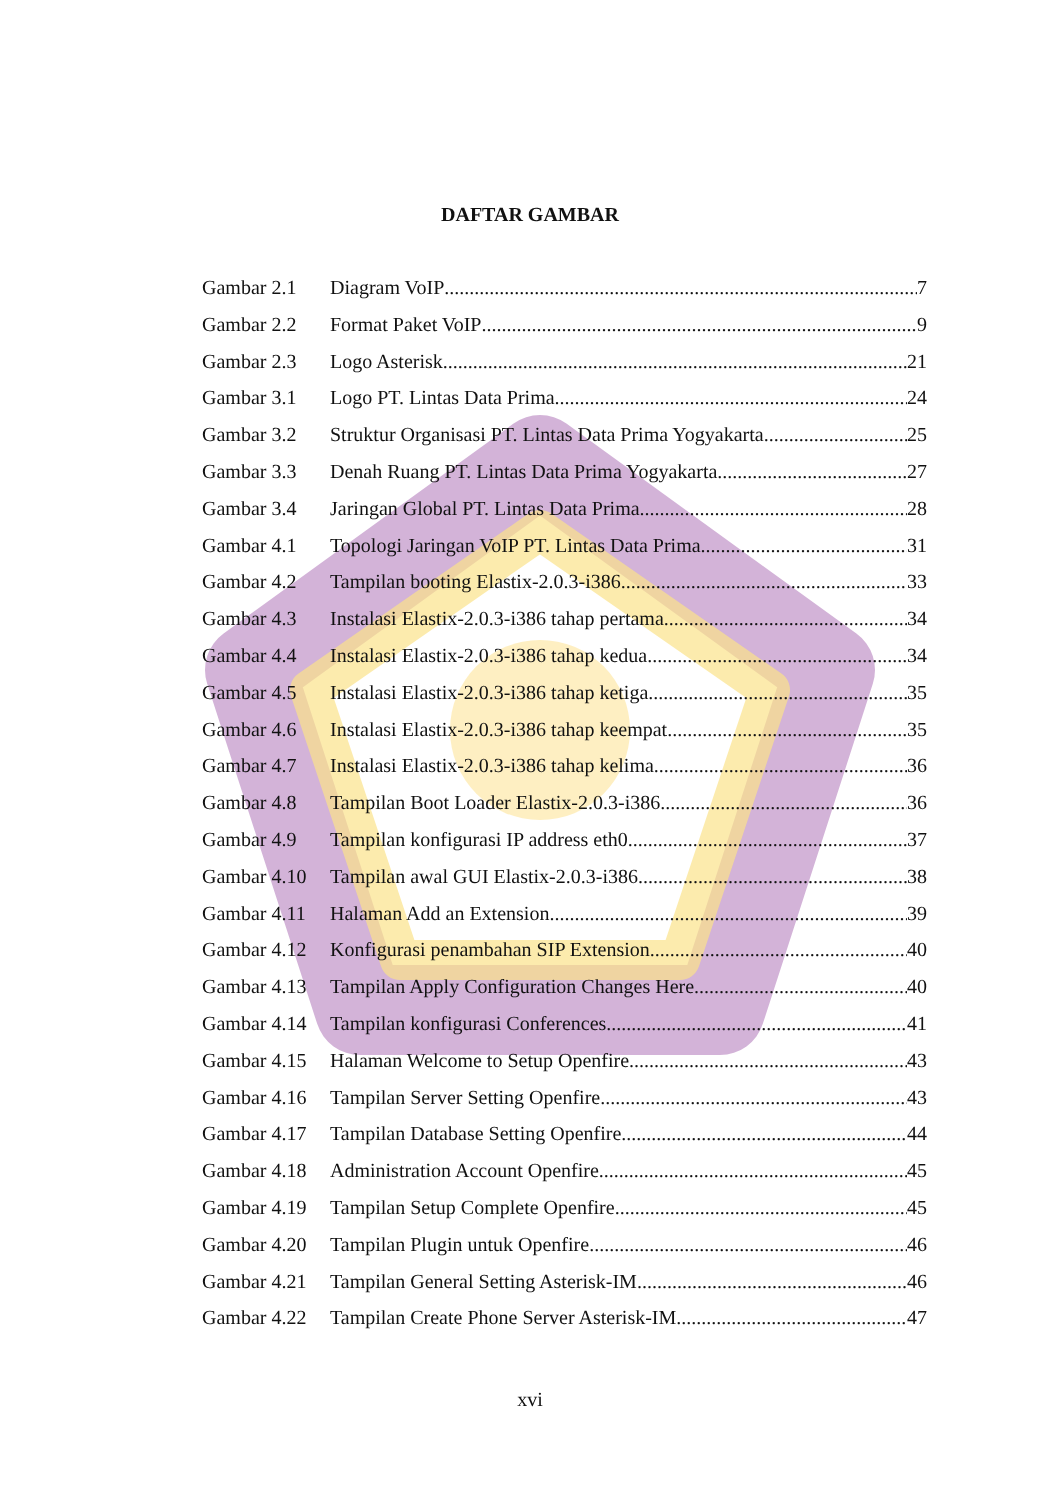DAFTAR GAMBAR
Gambar 2.1 Diagram VoIP 7
Gambar 2.2 Format Paket VoIP 9
Gambar 2.3 Logo Asterisk 21
Gambar 3.1 Logo PT. Lintas Data Prima 24
Gambar 3.2 Struktur Organisasi PT. Lintas Data Prima Yogyakarta 25
Gambar 3.3 Denah Ruang PT. Lintas Data Prima Yogyakarta 27
Gambar 3.4 Jaringan Global PT. Lintas Data Prima 28
Gambar 4.1 Topologi Jaringan VoIP PT. Lintas Data Prima 31
Gambar 4.2 Tampilan booting Elastix-2.0.3-i386 33
Gambar 4.3 Instalasi Elastix-2.0.3-i386 tahap pertama 34
Gambar 4.4 Instalasi Elastix-2.0.3-i386 tahap kedua 34
Gambar 4.5 Instalasi Elastix-2.0.3-i386 tahap ketiga 35
Gambar 4.6 Instalasi Elastix-2.0.3-i386 tahap keempat 35
Gambar 4.7 Instalasi Elastix-2.0.3-i386 tahap kelima 36
Gambar 4.8 Tampilan Boot Loader Elastix-2.0.3-i386 36
Gambar 4.9 Tampilan konfigurasi IP address eth0 37
Gambar 4.10 Tampilan awal GUI Elastix-2.0.3-i386 38
Gambar 4.11 Halaman Add an Extension 39
Gambar 4.12 Konfigurasi penambahan SIP Extension 40
Gambar 4.13 Tampilan Apply Configuration Changes Here 40
Gambar 4.14 Tampilan konfigurasi Conferences 41
Gambar 4.15 Halaman Welcome to Setup Openfire 43
Gambar 4.16 Tampilan Server Setting Openfire 43
Gambar 4.17 Tampilan Database Setting Openfire 44
Gambar 4.18 Administration Account Openfire 45
Gambar 4.19 Tampilan Setup Complete Openfire 45
Gambar 4.20 Tampilan Plugin untuk Openfire 46
Gambar 4.21 Tampilan General Setting Asterisk-IM 46
Gambar 4.22 Tampilan Create Phone Server Asterisk-IM 47
xvi